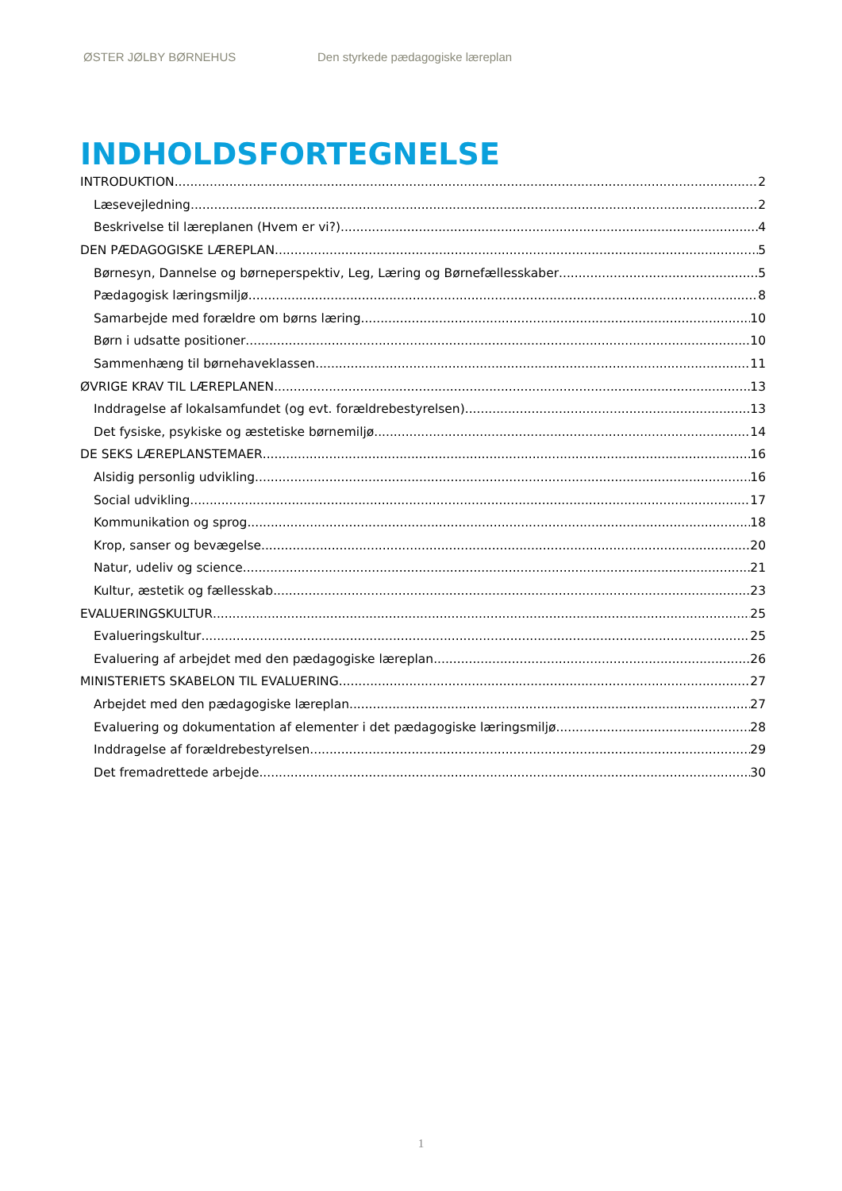ØSTER JØLBY BØRNEHUS Den styrkede pædagogiske læreplan
INDHOLDSFORTEGNELSE
INTRODUKTION 2
Læsevejledning 2
Beskrivelse til læreplanen (Hvem er vi?) 4
DEN PÆDAGOGISKE LÆREPLAN 5
Børnesyn, Dannelse og børneperspektiv, Leg, Læring og Børnefællesskaber 5
Pædagogisk læringsmiljø 8
Samarbejde med forældre om børns læring 10
Børn i udsatte positioner 10
Sammenhæng til børnehaveklassen 11
ØVRIGE KRAV TIL LÆREPLANEN 13
Inddragelse af lokalsamfundet (og evt. forældrebestyrelsen) 13
Det fysiske, psykiske og æstetiske børnemiljø 14
DE SEKS LÆREPLANSTEMAER 16
Alsidig personlig udvikling 16
Social udvikling 17
Kommunikation og sprog 18
Krop, sanser og bevægelse 20
Natur, udeliv og science 21
Kultur, æstetik og fællesskab 23
EVALUERINGSKULTUR 25
Evalueringskultur 25
Evaluering af arbejdet med den pædagogiske læreplan 26
MINISTERIETS SKABELON TIL EVALUERING 27
Arbejdet med den pædagogiske læreplan 27
Evaluering og dokumentation af elementer i det pædagogiske læringsmiljø 28
Inddragelse af forældrebestyrelsen 29
Det fremadrettede arbejde 30
1